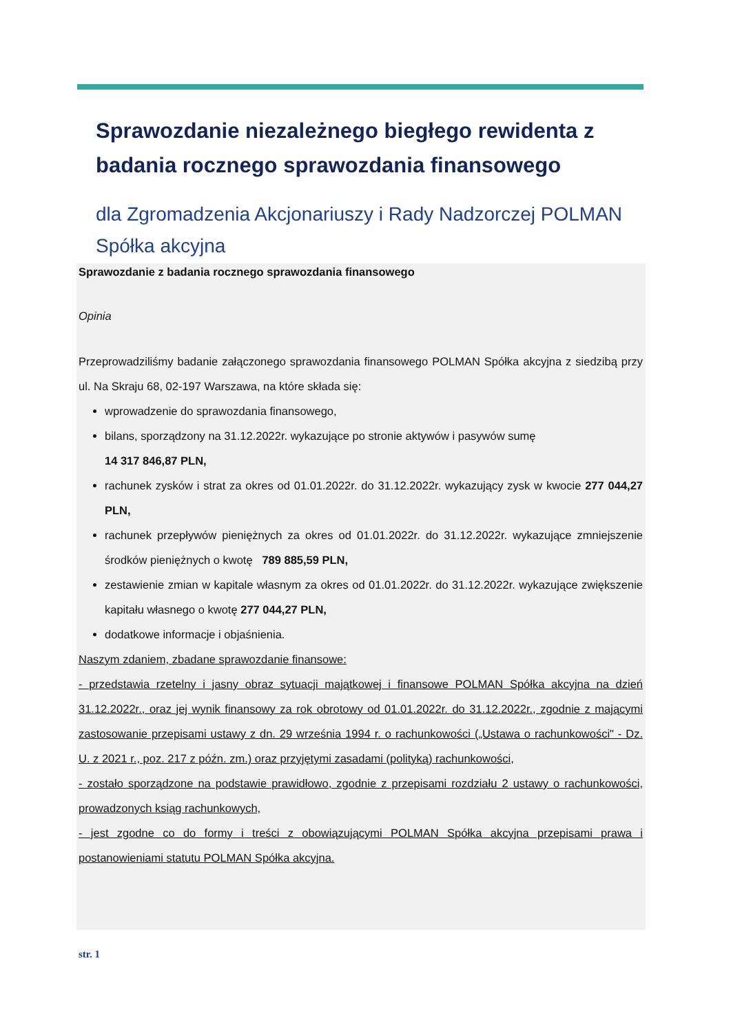Sprawozdanie niezależnego biegłego rewidenta z badania rocznego sprawozdania finansowego
dla Zgromadzenia Akcjonariuszy i Rady Nadzorczej POLMAN Spółka akcyjna
Sprawozdanie z badania rocznego sprawozdania finansowego
Opinia
Przeprowadziliśmy badanie załączonego sprawozdania finansowego POLMAN Spółka akcyjna z siedzibą przy ul. Na Skraju 68, 02-197 Warszawa, na które składa się:
wprowadzenie do sprawozdania finansowego,
bilans, sporządzony na 31.12.2022r. wykazujące po stronie aktywów i pasywów sumę
14 317 846,87 PLN,
rachunek zysków i strat za okres od 01.01.2022r. do 31.12.2022r. wykazujący zysk w kwocie 277 044,27 PLN,
rachunek przepływów pieniężnych za okres od 01.01.2022r. do 31.12.2022r. wykazujące zmniejszenie środków pieniężnych o kwotę 789 885,59 PLN,
zestawienie zmian w kapitale własnym za okres od 01.01.2022r. do 31.12.2022r. wykazujące zwiększenie kapitału własnego o kwotę 277 044,27 PLN,
dodatkowe informacje i objaśnienia.
Naszym zdaniem, zbadane sprawozdanie finansowe:
- przedstawia rzetelny i jasny obraz sytuacji majątkowej i finansowe POLMAN Spółka akcyjna na dzień 31.12.2022r., oraz jej wynik finansowy za rok obrotowy od 01.01.2022r. do 31.12.2022r., zgodnie z mającymi zastosowanie przepisami ustawy z dn. 29 września 1994 r. o rachunkowości („Ustawa o rachunkowości" - Dz. U. z 2021 r., poz. 217 z późn. zm.) oraz przyjętymi zasadami (polityką) rachunkowości,
- zostało sporządzone na podstawie prawidłowo, zgodnie z przepisami rozdziału 2 ustawy o rachunkowości, prowadzonych ksiąg rachunkowych,
- jest zgodne co do formy i treści z obowiązującymi POLMAN Spółka akcyjna przepisami prawa i postanowieniami statutu POLMAN Spółka akcyjna.
str. 1